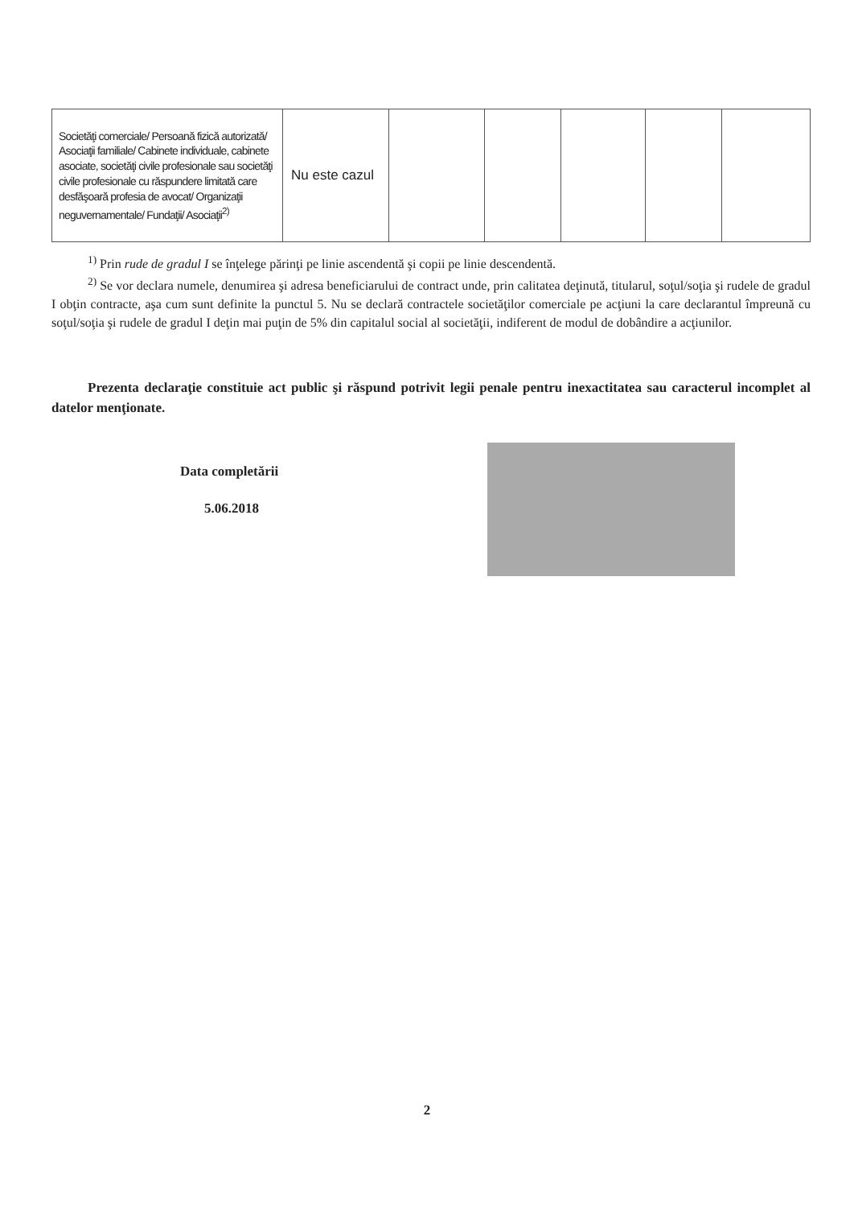| Societăţi comerciale/ Persoană fizică autorizată/ Asociaţii familiale/ Cabinete individuale, cabinete asociate, societăţi civile profesionale sau societăţi civile profesionale cu răspundere limitată care desfăşoară profesia de avocat/ Organizaţii neguvernamentale/ Fundaţii/ Asociaţii<sup>2)</sup> | Nu este cazul | | | | | |
<sup>1)</sup> Prin rude de gradul I se înţelege părinţi pe linie ascendentă şi copii pe linie descendentă.
<sup>2)</sup> Se vor declara numele, denumirea şi adresa beneficiarului de contract unde, prin calitatea deţinută, titularul, soţul/soţia şi rudele de gradul I obţin contracte, aşa cum sunt definite la punctul 5. Nu se declară contractele societăţilor comerciale pe acţiuni la care declarantul împreună cu soţul/soţia şi rudele de gradul I deţin mai puţin de 5% din capitalul social al societăţii, indiferent de modul de dobândire a acţiunilor.
Prezenta declaraţie constituie act public şi răspund potrivit legii penale pentru inexactitatea sau caracterul incomplet al datelor menţionate.
Data completării
5.06.2018
2